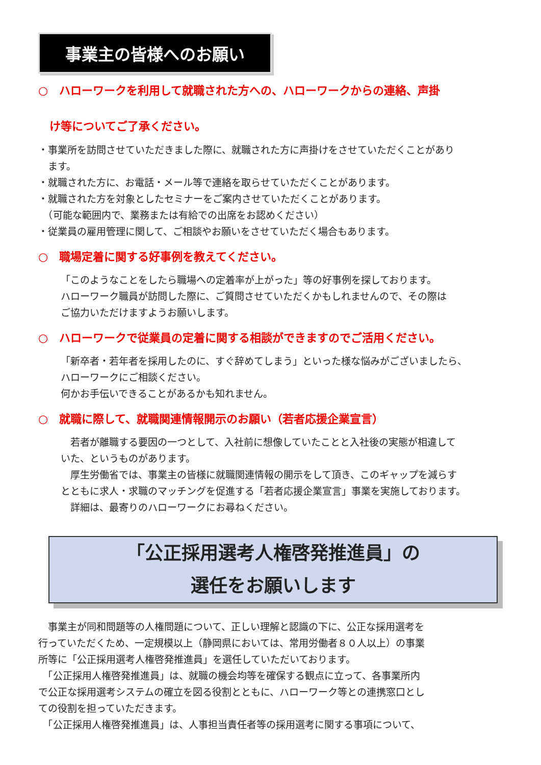事業主の皆様へのお願い
○　ハローワークを利用して就職された方への、ハローワークからの連絡、声掛
　け等についてご了承ください。
・事業所を訪問させていただきました際に、就職された方に声掛けをさせていただくことがあり
　ます。
・就職された方に、お電話・メール等で連絡を取らせていただくことがあります。
・就職された方を対象としたセミナーをご案内させていただくことがあります。
　（可能な範囲内で、業務または有給での出席をお認めください）
・従業員の雇用管理に関して、ご相談やお願いをさせていただく場合もあります。
○　職場定着に関する好事例を教えてください。
「このようなことをしたら職場への定着率が上がった」等の好事例を探しております。
ハローワーク職員が訪問した際に、ご質問させていただくかもしれませんので、その際は
ご協力いただけますようお願いします。
○　ハローワークで従業員の定着に関する相談ができますのでご活用ください。
「新卒者・若年者を採用したのに、すぐ辞めてしまう」といった様な悩みがございましたら、
ハローワークにご相談ください。
何かお手伝いできることがあるかも知れません。
○　就職に際して、就職関連情報開示のお願い（若者応援企業宣言）
　若者が離職する要因の一つとして、入社前に想像していたことと入社後の実態が相違して
いた、というものがあります。
　厚生労働省では、事業主の皆様に就職関連情報の開示をして頂き、このギャップを減らす
とともに求人・求職のマッチングを促進する「若者応援企業宣言」事業を実施しております。
　詳細は、最寄りのハローワークにお尋ねください。
「公正採用選考人権啓発推進員」の
選任をお願いします
　事業主が同和問題等の人権問題について、正しい理解と認識の下に、公正な採用選考を
行っていただくため、一定規模以上（静岡県においては、常用労働者８０人以上）の事業
所等に「公正採用選考人権啓発推進員」を選任していただいております。
　「公正採用人権啓発推進員」は、就職の機会均等を確保する観点に立って、各事業所内
で公正な採用選考システムの確立を図る役割とともに、ハローワーク等との連携窓口とし
ての役割を担っていただきます。
　「公正採用人権啓発推進員」は、人事担当責任者等の採用選考に関する事項について、